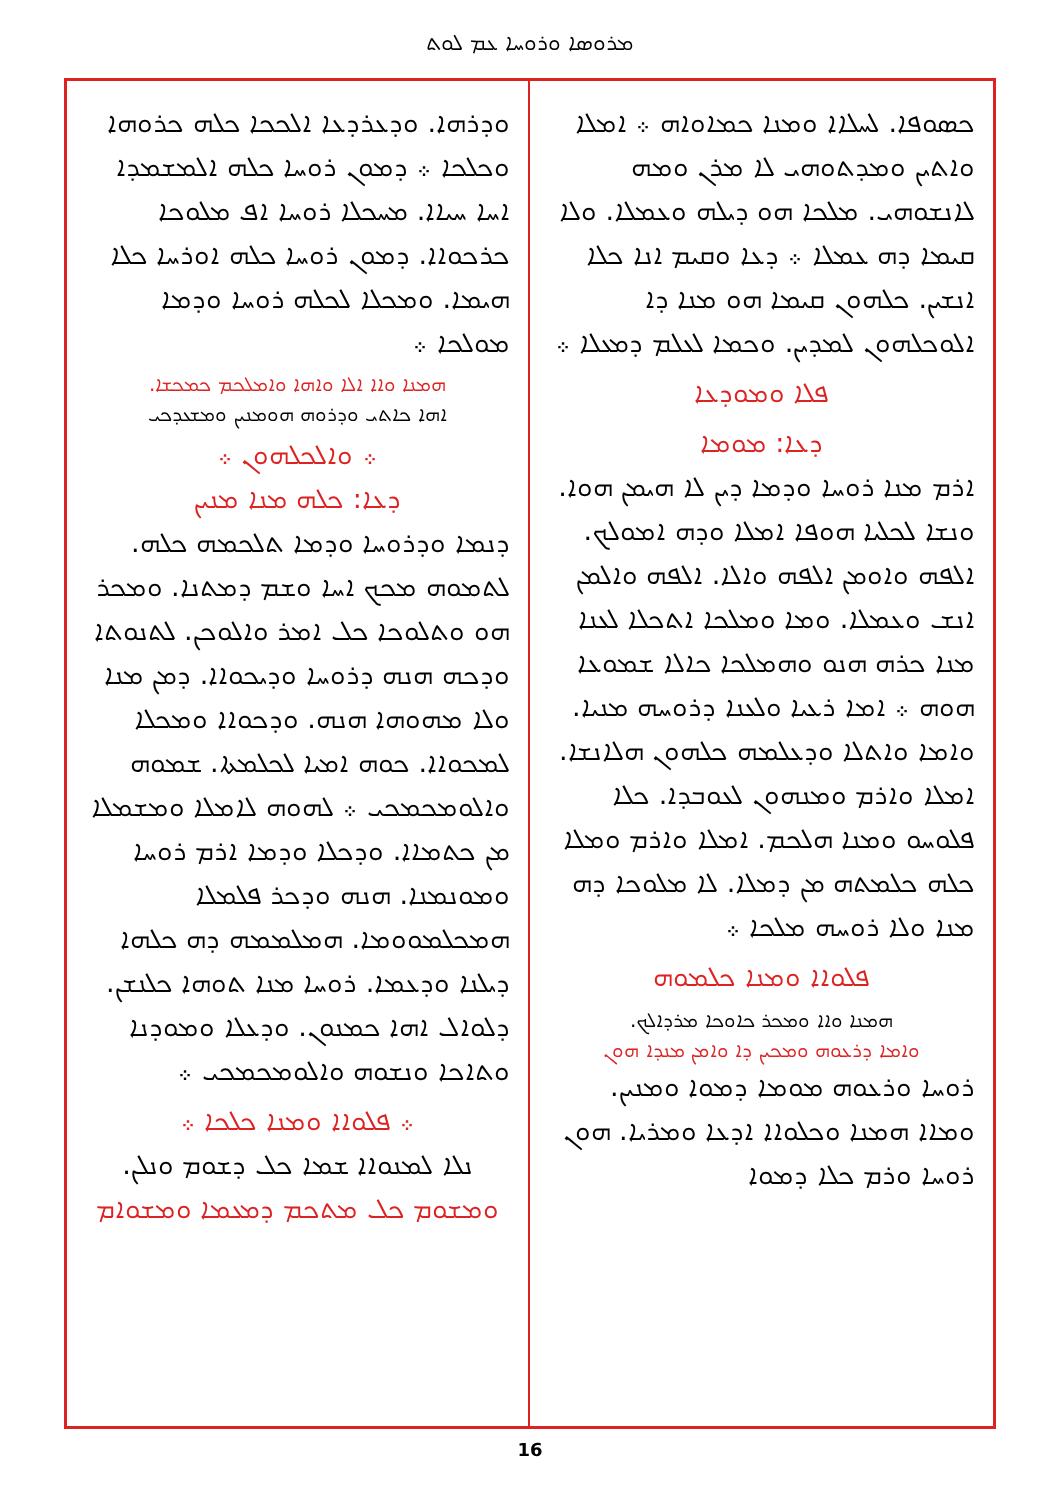ܡܪܘܣܐ ܘܪܘܚܐ ܥܡ ܠܘܬ
ܟܣܘܦܐ. ܠܚܠܐܐ ܘܡܢܐ ܟܡܐܘܐܗ ܀ ܐܡܠܐ ܘܐܬܝܢ ܘܡܕܬܘܗܝ ܠܐ ܡܪܢ ܘܡܗ ܠܐܢܫܘܗܝ. ܡܠܟܐ ܗܘ ܕܝܠܗ ܘܥܡܠܐ. ܘܠܐ ܩܝܡܐ ܕܗ ܥܡܠܐ ܀ ܕܥܐ ܘܩܝܡ ܐܢܐ ܟܠܐ ܐܢܫܝܢ. ܟܠܗܘܢ ܩܝܡܐ ܗܘ ܡܢܐ ܕܐ ܐܠܘܟܠܗܘܢ ܠܡܕܝܢ. ܘܟܡܐ ܠܥܠܡ ܕܡܥܠܐ ܀
ܦܠܐ ܘܡܘܕܥܐ
ܕܥܐ: ܡܘܡܐ
ܐܪܡ ܡܢܐ ܪܘܚܐ ܘܕܡܐ ܕܝܢ ܠܐ ܗܝܡܢ ܗܘܐ. ܘܢܫܐ ܠܟܠܝܐ ܗܘܦܐ ܐܡܠܐ ܘܕܗ ܐܡܘܠܟ. ܐܠܦܗ ܘܐܘܡܢ ܐܠܦܗ ܘܐܠܐ. ܐܠܦܗ ܘܐܠܡܢ ܐܢܫ ܘܥܡܠܐ. ܘܡܐ ܘܡܠܟܐ ܐܬܟܠܐ ܠܥܢܐ ܡܢܐ ܟܪܗ ܗܢܘ ܘܗܡܠܟܐ ܟܐܠܐ ܫܡܘܥܐ ܗܘܗ ܀ ܐܡܐ ܪܥܝܐ ܘܠܥܢܐ ܕܪܘܚܗ ܡܢܝܐ. ܘܐܡܐ ܘܐܬܠܐ ܘܕܥܠܡܗ ܟܠܗܘܢ ܗܠܐܢܫܐ. ܐܡܠܐ ܘܐܪܡ ܘܡܢܗܘܢ ܠܥܘܒܕܐ. ܟܠܐ ܦܠܘܚܘ ܘܡܢܐ ܗܠܟܡ. ܐܡܠܐ ܘܐܪܡ ܘܡܠܐ ܟܠܗ ܟܠܡܬܗ ܡܢ ܕܡܠܐ. ܠܐ ܡܠܘܟܐ ܕܗ ܡܢܐ ܘܠܐ ܪܘܚܗ ܡܠܟܐ ܀
ܦܠܘܐܐ ܘܡܢܐ ܟܠܡܘܗ
ܗܡܢܐ ܘܐܐ ܘܡܟܪ ܟܐܘܟܐ ܡܪܕܐܠܟ.
ܘܐܡܐ ܕܪܥܘܗ ܘܡܟܝܢ ܕܐ ܘܐܡܢ ܡܢܕܐ ܗܘܢ
ܪܘܚܐ ܘܪܥܘܗ ܡܘܡܐ ܕܡܘܐ ܘܡܢܝܢ. ܘܡܐܐ ܗܡܢܐ ܘܟܠܘܐܐ ܐܕܥܐ ܘܡܪܝܐ. ܗܘܢ ܪܘܚܐ ܘܪܡ ܟܠܐ ܕܡܘܐ
ܘܕܪܗܐ. ܘܕܥܪܕܥܐ ܐܠܟܟܐ ܟܠܗ ܟܪܘܗܐ ܘܟܠܟܐ ܀ ܕܡܘܢ ܪܘܚܐ ܟܠܗ ܐܠܡܫܡܕܐ ܐܚܐ ܚܝܐܐ. ܡܚܟܠܐ ܪܘܚܐ ܐܦ ܡܠܘܟܐ ܟܪܟܘܐܐ. ܕܡܘܢ ܪܘܚܐ ܟܠܗ ܐܘܪܚܐ ܟܠܐ ܗܝܡܐ. ܘܡܟܠܐ ܠܟܠܗ ܪܘܚܐ ܘܕܡܐ ܡܘܠܟܐ ܀
ܗܡܢܐ ܘܐܐ ܐܠܐ ܘܐܗܐ ܘܐܡܠܟܡ ܟܡܟܫܐ.
ܐܗܐ ܟܐܬܝ ܘܕܪܘܗ ܗܘܡܢܝܢ ܘܡܫܥܕܟܝ
܀ ܘܐܠܟܠܗܘܢ ܀
ܕܥܐ: ܟܠܗ ܡܢܐ ܡܢܝܢ
ܕܢܡܐ ܘܕܪܘܚܐ ܘܕܡܐ ܬܠܟܡܗ ܟܠܗ. ܠܬܡܘܗ ܡܟܟ ܐܚܐ ܘܫܡ ܕܡܬܢܐ. ܘܡܟܪ ܗܘ ܘܬܠܘܟܐ ܟܠ ܐܡܪ ܘܐܠܘܟܢ. ܠܬܢܘܬܐ ܘܕܟܗ ܗܢܗ ܕܪܘܚܐ ܘܕܝܟܘܐܐ. ܕܡܢ ܡܢܐ ܘܠܐ ܡܗܘܗܐ ܗܢܗ. ܘܕܟܘܐܐ ܘܡܟܠܐ ܠܡܟܘܐܐ. ܟܘܗ ܐܡܝܐ ܠܟܠܡܬܐ. ܫܡܘܗ ܘܐܠܘܡܟܡܟܝ ܀ ܠܗܘܗ ܠܐܡܠܐ ܘܡܫܡܠܐ ܡܢ ܟܬܡܐܐ. ܘܕܟܠܐ ܘܕܡܐ ܐܪܡ ܪܘܚܐ ܘܡܘܢܡܢܐ. ܗܢܗ ܘܕܟܪ ܦܠܡܠܐ ܗܡܟܠܡܘܘܡܐ. ܗܡܠܡܡܗ ܕܗ ܟܠܗܐ ܕܝܠܢܐ ܘܕܥܡܐ. ܪܘܚܐ ܡܢܐ ܬܘܗܐ ܟܠܢܫܢ. ܕܠܘܐܠ ܐܗܐ ܟܡܢܘܢ. ܘܕܥܠܐ ܘܡܘܕܢܐ ܘܬܐܟܐ ܘܢܫܘܗ ܘܐܠܘܡܟܡܟܝ ܀
܀ ܦܠܘܐܐ ܘܡܢܐ ܟܠܟܐ ܀
ܢܠܐ ܠܡܢܘܐܐ ܫܡܐ ܟܠ ܕܫܘܡ ܘܢܠܢ.
ܘܡܫܘܡ ܟܠ ܡܬܟܡ ܕܡܥܡܐ ܘܡܫܘܐܡ
16